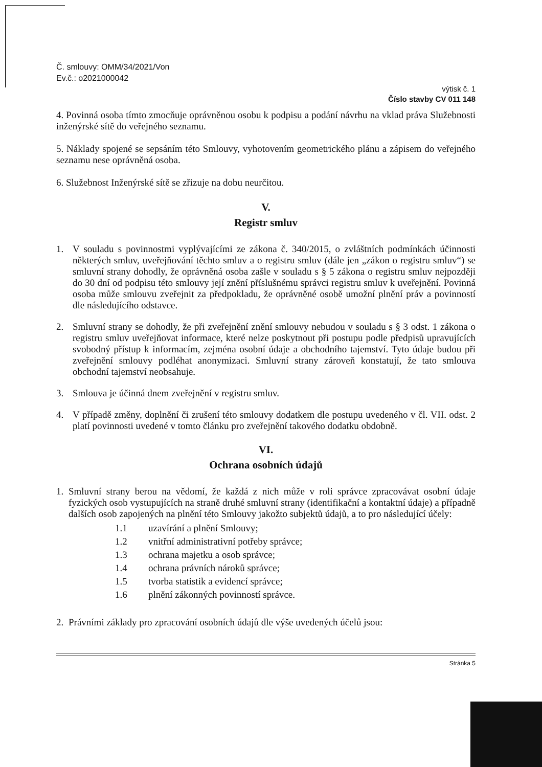Č. smlouvy: OMM/34/2021/Von
Ev.č.: o2021000042
výtisk č. 1
Číslo stavby CV 011 148
4. Povinná osoba tímto zmocňuje oprávněnou osobu k podpisu a podání návrhu na vklad práva Služebnosti inženýrské sítě do veřejného seznamu.
5. Náklady spojené se sepsáním této Smlouvy, vyhotovením geometrického plánu a zápisem do veřejného seznamu nese oprávněná osoba.
6. Služebnost Inženýrské sítě se zřizuje na dobu neurčitou.
V.
Registr smluv
1. V souladu s povinnostmi vyplývajícími ze zákona č. 340/2015, o zvláštních podmínkách účinnosti některých smluv, uveřejňování těchto smluv a o registru smluv (dále jen „zákon o registru smluv“) se smluvní strany dohodly, že oprávněná osoba zašle v souladu s § 5 zákona o registru smluv nejpozději do 30 dní od podpisu této smlouvy její znění příslušnému správci registru smluv k uveřejnění. Povinná osoba může smlouvu zveřejnit za předpokladu, že oprávněné osobě umožní plnění práv a povinností dle následujícího odstavce.
2. Smluvní strany se dohodly, že při zveřejnění znění smlouvy nebudou v souladu s § 3 odst. 1 zákona o registru smluv uveřejňovat informace, které nelze poskytnout při postupu podle předpisů upravujících svobodný přístup k informacím, zejména osobní údaje a obchodního tajemství. Tyto údaje budou při zveřejnění smlouvy podléhat anonymizaci. Smluvní strany zároveň konstatují, že tato smlouva obchodní tajemství neobsahuje.
3. Smlouva je účinná dnem zveřejnění v registru smluv.
4. V případě změny, doplnění či zrušení této smlouvy dodatkem dle postupu uvedeného v čl. VII. odst. 2 platí povinnosti uvedené v tomto článku pro zveřejnění takového dodatku obdobně.
VI.
Ochrana osobních údajů
1. Smluvní strany berou na vědomí, že každá z nich může v roli správce zpracovávat osobní údaje fyzických osob vystupujících na straně druhé smluvní strany (identifikační a kontaktní údaje) a případně dalších osob zapojených na plnění této Smlouvy jakožto subjektů údajů, a to pro následující účely:
1.1 uzavírání a plnění Smlouvy;
1.2 vnitřní administrativní potřeby správce;
1.3 ochrana majetku a osob správce;
1.4 ochrana právních nároků správce;
1.5 tvorba statistik a evidencí správce;
1.6 plnění zákonných povinností správce.
2. Právními základy pro zpracování osobních údajů dle výše uvedených účelů jsou:
Stránka 5